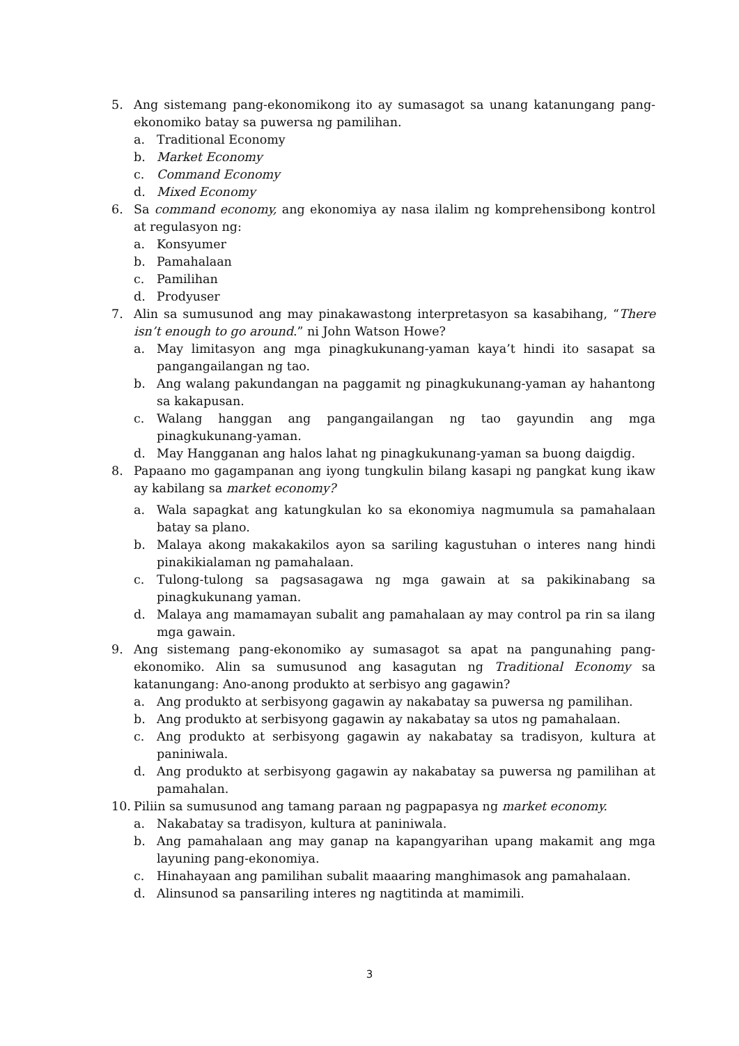5. Ang sistemang pang-ekonomikong ito ay sumasagot sa unang katanungang pang-ekonomiko batay sa puwersa ng pamilihan.
a. Traditional Economy
b. Market Economy
c. Command Economy
d. Mixed Economy
6. Sa command economy, ang ekonomiya ay nasa ilalim ng komprehensibong kontrol at regulasyon ng:
a. Konsyumer
b. Pamahalaan
c. Pamilihan
d. Prodyuser
7. Alin sa sumusunod ang may pinakawastong interpretasyon sa kasabihang, “There isn’t enough to go around.” ni John Watson Howe?
a. May limitasyon ang mga pinagkukunang-yaman kaya’t hindi ito sasapat sa pangangailangan ng tao.
b. Ang walang pakundangan na paggamit ng pinagkukunang-yaman ay hahantong sa kakapusan.
c. Walang hanggan ang pangangailangan ng tao gayundin ang mga pinagkukunang-yaman.
d. May Hangganan ang halos lahat ng pinagkukunang-yaman sa buong daigdig.
8. Papaano mo gagampanan ang iyong tungkulin bilang kasapi ng pangkat kung ikaw ay kabilang sa market economy?
a. Wala sapagkat ang katungkulan ko sa ekonomiya nagmumula sa pamahalaan batay sa plano.
b. Malaya akong makakakilos ayon sa sariling kagustuhan o interes nang hindi pinakikialaman ng pamahalaan.
c. Tulong-tulong sa pagsasagawa ng mga gawain at sa pakikinabang sa pinagkukunang yaman.
d. Malaya ang mamamayan subalit ang pamahalaan ay may control pa rin sa ilang mga gawain.
9. Ang sistemang pang-ekonomiko ay sumasagot sa apat na pangunahing pang-ekonomiko. Alin sa sumusunod ang kasagutan ng Traditional Economy sa katanungang: Ano-anong produkto at serbisyo ang gagawin?
a. Ang produkto at serbisyong gagawin ay nakabatay sa puwersa ng pamilihan.
b. Ang produkto at serbisyong gagawin ay nakabatay sa utos ng pamahalaan.
c. Ang produkto at serbisyong gagawin ay nakabatay sa tradisyon, kultura at paniniwala.
d. Ang produkto at serbisyong gagawin ay nakabatay sa puwersa ng pamilihan at pamahalan.
10. Piliin sa sumusunod ang tamang paraan ng pagpapasya ng market economy.
a. Nakabatay sa tradisyon, kultura at paniniwala.
b. Ang pamahalaan ang may ganap na kapangyarihan upang makamit ang mga layuning pang-ekonomiya.
c. Hinahayaan ang pamilihan subalit maaaring manghimasok ang pamahalaan.
d. Alinsunod sa pansariling interes ng nagtitinda at mamimili.
3